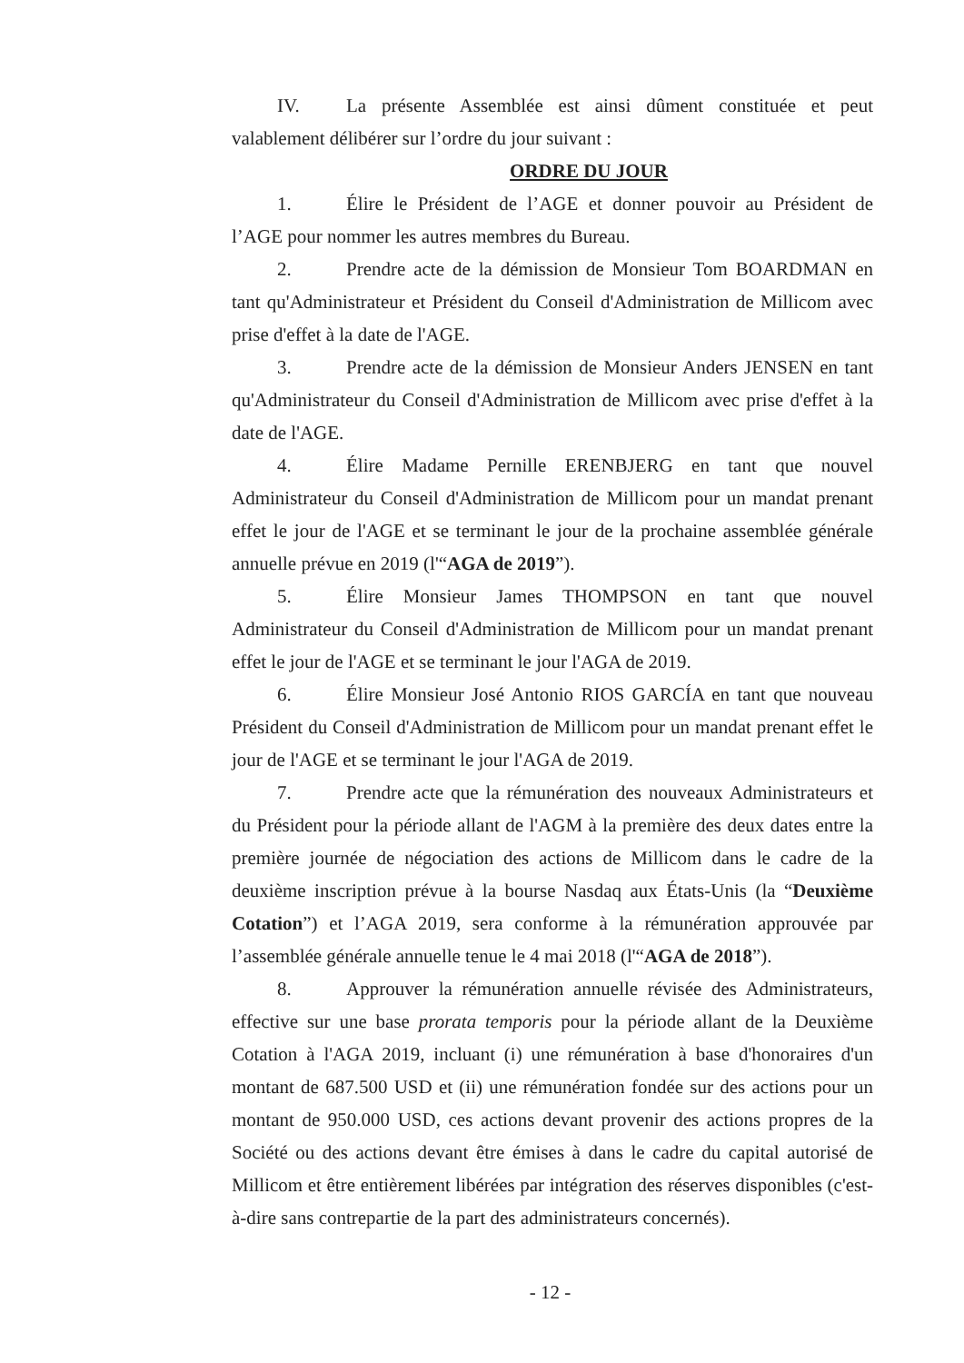IV. La présente Assemblée est ainsi dûment constituée et peut valablement délibérer sur l’ordre du jour suivant :
ORDRE DU JOUR
1. Élire le Président de l’AGE et donner pouvoir au Président de l’AGE pour nommer les autres membres du Bureau.
2. Prendre acte de la démission de Monsieur Tom BOARDMAN en tant qu'Administrateur et Président du Conseil d'Administration de Millicom avec prise d'effet à la date de l'AGE.
3. Prendre acte de la démission de Monsieur Anders JENSEN en tant qu'Administrateur du Conseil d'Administration de Millicom avec prise d'effet à la date de l'AGE.
4. Élire Madame Pernille ERENBJERG en tant que nouvel Administrateur du Conseil d'Administration de Millicom pour un mandat prenant effet le jour de l'AGE et se terminant le jour de la prochaine assemblée générale annuelle prévue en 2019 (l'“AGA de 2019”).
5. Élire Monsieur James THOMPSON en tant que nouvel Administrateur du Conseil d'Administration de Millicom pour un mandat prenant effet le jour de l'AGE et se terminant le jour l'AGA de 2019.
6. Élire Monsieur José Antonio RIOS GARCÍA en tant que nouveau Président du Conseil d'Administration de Millicom pour un mandat prenant effet le jour de l'AGE et se terminant le jour l'AGA de 2019.
7. Prendre acte que la rémunération des nouveaux Administrateurs et du Président pour la période allant de l'AGM à la première des deux dates entre la première journée de négociation des actions de Millicom dans le cadre de la deuxième inscription prévue à la bourse Nasdaq aux États-Unis (la “Deuxième Cotation”) et l’AGA 2019, sera conforme à la rémunération approuvée par l’assemblée générale annuelle tenue le 4 mai 2018 (l'“AGA de 2018”).
8. Approuver la rémunération annuelle révisée des Administrateurs, effective sur une base prorata temporis pour la période allant de la Deuxième Cotation à l'AGA 2019, incluant (i) une rémunération à base d'honoraires d'un montant de 687.500 USD et (ii) une rémunération fondée sur des actions pour un montant de 950.000 USD, ces actions devant provenir des actions propres de la Société ou des actions devant être émises à dans le cadre du capital autorisé de Millicom et être entièrement libérées par intégration des réserves disponibles (c'est-à-dire sans contrepartie de la part des administrateurs concernés).
- 12 -